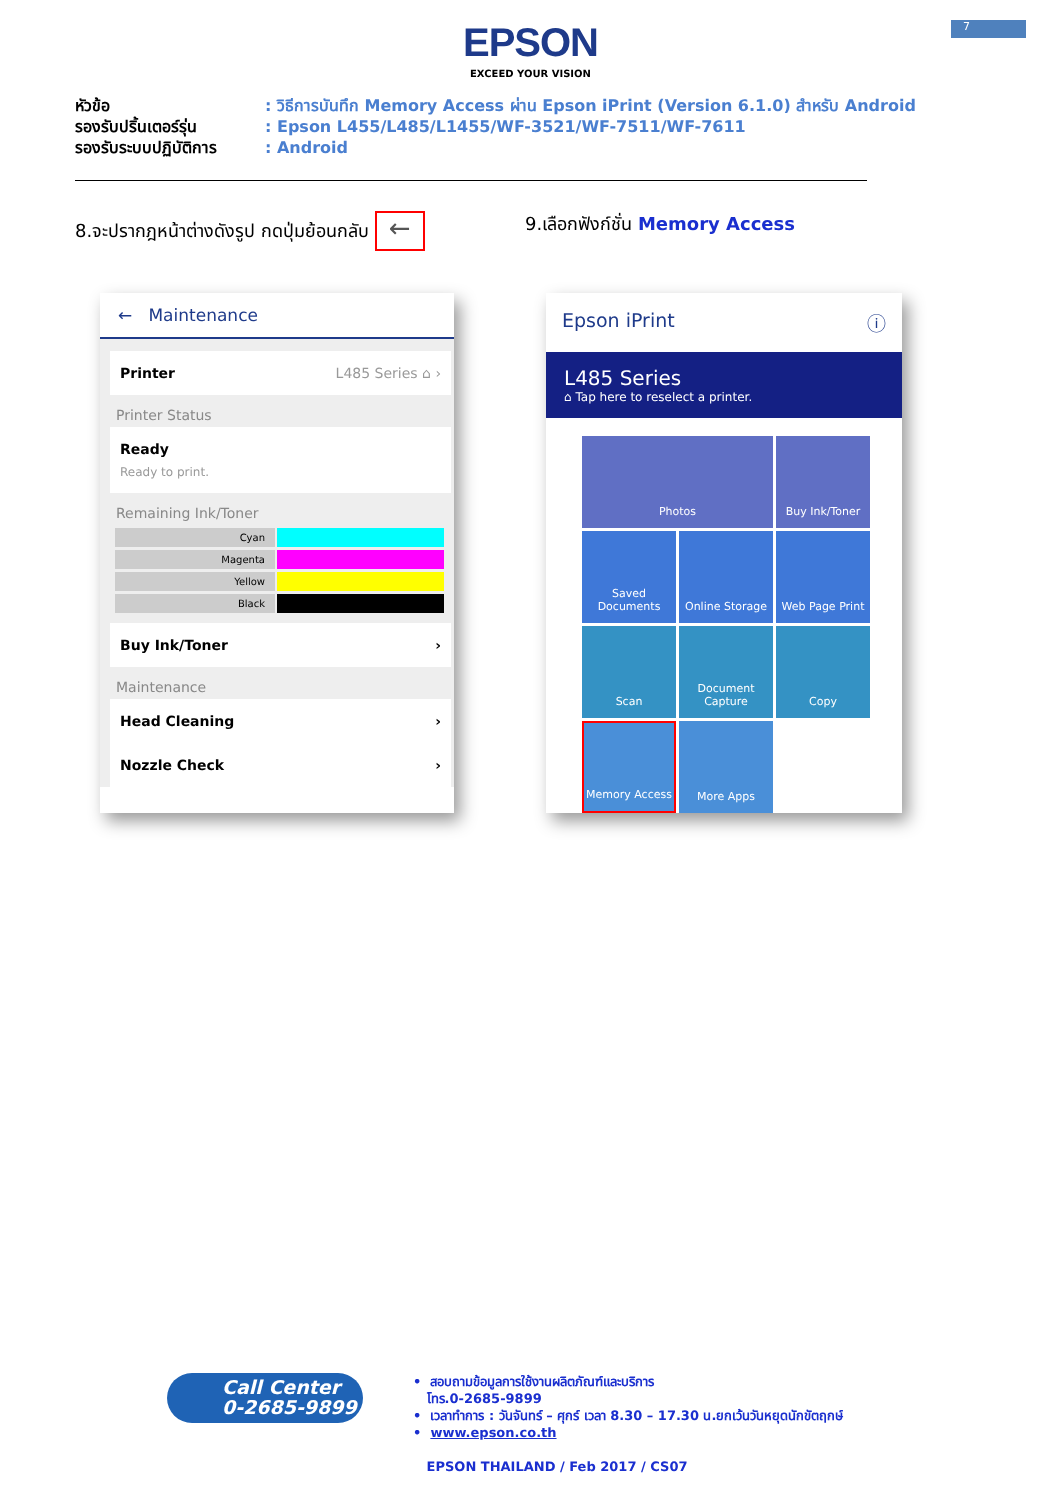7
EPSON
EXCEED YOUR VISION
หัวข้อ: วิธีการบันทึก Memory Access ผ่าน Epson iPrint (Version 6.1.0) สำหรับ Android
รองรับปริ้นเตอร์รุ่น: Epson L455/L485/L1455/WF-3521/WF-7511/WF-7611
รองรับระบบปฏิบัติการ: Android
8.จะปรากฎหน้าต่างดังรูป กดปุ่มย้อนกลับ ←
9.เลือกฟังก์ชั่น Memory Access
← Maintenance
Printer L485 Series ⌂ ›
Printer Status
Ready
Ready to print.
Remaining Ink/Toner
Cyan
Magenta
Yellow
Black
Buy Ink/Toner ›
Maintenance
Head Cleaning ›
Nozzle Check ›
Epson iPrint ⓘ
L485 Series
⌂ Tap here to reselect a printer.
Photos
Buy Ink/Toner
Saved Documents
Online Storage
Web Page Print
Scan
Document Capture
Copy
Memory Access
More Apps
Call Center
0-2685-9899
• สอบถามข้อมูลการใช้งานผลิตภัณฑ์และบริการ
โทร.0-2685-9899
• เวลาทำการ : วันจันทร์ – ศุกร์ เวลา 8.30 – 17.30 น.ยกเว้นวันหยุดนักขัตฤกษ์
• www.epson.co.th
EPSON THAILAND / Feb 2017 / CS07